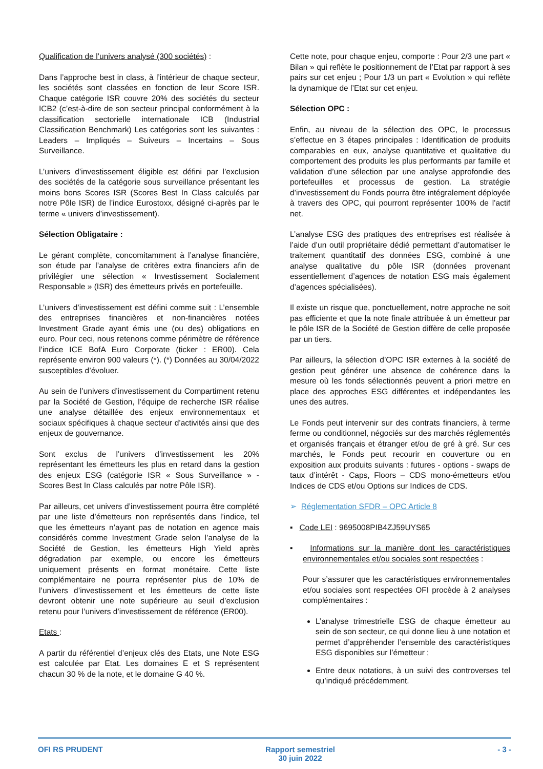Qualification de l’univers analysé (300 sociétés) :
Dans l’approche best in class, à l’intérieur de chaque secteur, les sociétés sont classées en fonction de leur Score ISR. Chaque catégorie ISR couvre 20% des sociétés du secteur ICB2 (c’est-à-dire de son secteur principal conformément à la classification sectorielle internationale ICB (Industrial Classification Benchmark) Les catégories sont les suivantes : Leaders – Impliqués – Suiveurs – Incertains – Sous Surveillance.
L’univers d’investissement éligible est défini par l’exclusion des sociétés de la catégorie sous surveillance présentant les moins bons Scores ISR (Scores Best In Class calculés par notre Pôle ISR) de l’indice Eurostoxx, désigné ci-après par le terme « univers d’investissement).
Sélection Obligataire :
Le gérant complète, concomitamment à l’analyse financière, son étude par l’analyse de critères extra financiers afin de privilégier une sélection « Investissement Socialement Responsable » (ISR) des émetteurs privés en portefeuille.
L’univers d’investissement est défini comme suit : L’ensemble des entreprises financières et non-financières notées Investment Grade ayant émis une (ou des) obligations en euro. Pour ceci, nous retenons comme périmètre de référence l’indice ICE BofA Euro Corporate (ticker : ER00). Cela représente environ 900 valeurs (*). (*) Données au 30/04/2022 susceptibles d’évoluer.
Au sein de l’univers d’investissement du Compartiment retenu par la Société de Gestion, l’équipe de recherche ISR réalise une analyse détaillée des enjeux environnementaux et sociaux spécifiques à chaque secteur d’activités ainsi que des enjeux de gouvernance.
Sont exclus de l’univers d’investissement les 20% représentant les émetteurs les plus en retard dans la gestion des enjeux ESG (catégorie ISR « Sous Surveillance » - Scores Best In Class calculés par notre Pôle ISR).
Par ailleurs, cet univers d’investissement pourra être complété par une liste d’émetteurs non représentés dans l’indice, tel que les émetteurs n’ayant pas de notation en agence mais considérés comme Investment Grade selon l’analyse de la Société de Gestion, les émetteurs High Yield après dégradation par exemple, ou encore les émetteurs uniquement présents en format monétaire. Cette liste complémentaire ne pourra représenter plus de 10% de l’univers d’investissement et les émetteurs de cette liste devront obtenir une note supérieure au seuil d’exclusion retenu pour l’univers d’investissement de référence (ER00).
Etats :
A partir du référentiel d’enjeux clés des Etats, une Note ESG est calculée par Etat. Les domaines E et S représentent chacun 30 % de la note, et le domaine G 40 %.
Cette note, pour chaque enjeu, comporte : Pour 2/3 une part « Bilan » qui reflète le positionnement de l’Etat par rapport à ses pairs sur cet enjeu ; Pour 1/3 un part « Evolution » qui reflète la dynamique de l’Etat sur cet enjeu.
Sélection OPC :
Enfin, au niveau de la sélection des OPC, le processus s’effectue en 3 étapes principales : Identification de produits comparables en eux, analyse quantitative et qualitative du comportement des produits les plus performants par famille et validation d’une sélection par une analyse approfondie des portefeuilles et processus de gestion. La stratégie d’investissement du Fonds pourra être intégralement déployée à travers des OPC, qui pourront représenter 100% de l’actif net.
L’analyse ESG des pratiques des entreprises est réalisée à l’aide d’un outil propriétaire dédié permettant d’automatiser le traitement quantitatif des données ESG, combiné à une analyse qualitative du pôle ISR (données provenant essentiellement d’agences de notation ESG mais également d’agences spécialisées).
Il existe un risque que, ponctuellement, notre approche ne soit pas efficiente et que la note finale attribuée à un émetteur par le pôle ISR de la Société de Gestion diffère de celle proposée par un tiers.
Par ailleurs, la sélection d’OPC ISR externes à la société de gestion peut générer une absence de cohérence dans la mesure où les fonds sélectionnés peuvent a priori mettre en place des approches ESG différentes et indépendantes les unes des autres.
Le Fonds peut intervenir sur des contrats financiers, à terme ferme ou conditionnel, négociés sur des marchés réglementés et organisés français et étranger et/ou de gré à gré. Sur ces marchés, le Fonds peut recourir en couverture ou en exposition aux produits suivants : futures - options - swaps de taux d’intérêt - Caps, Floors – CDS mono-émetteurs et/ou Indices de CDS et/ou Options sur Indices de CDS.
➢ Réglementation SFDR – OPC Article 8
▪ Code LEI : 9695008PIB4ZJ59UYS65
▪ Informations sur la manière dont les caractéristiques environnementales et/ou sociales sont respectées :
Pour s’assurer que les caractéristiques environnementales et/ou sociales sont respectées OFI procède à 2 analyses complémentaires :
L’analyse trimestrielle ESG de chaque émetteur au sein de son secteur, ce qui donne lieu à une notation et permet d’appréhender l’ensemble des caractéristiques ESG disponibles sur l’émetteur ;
Entre deux notations, à un suivi des controverses tel qu’indiqué précédemment.
OFI RS PRUDENT Rapport semestriel
30 juin 2022
- 3 -